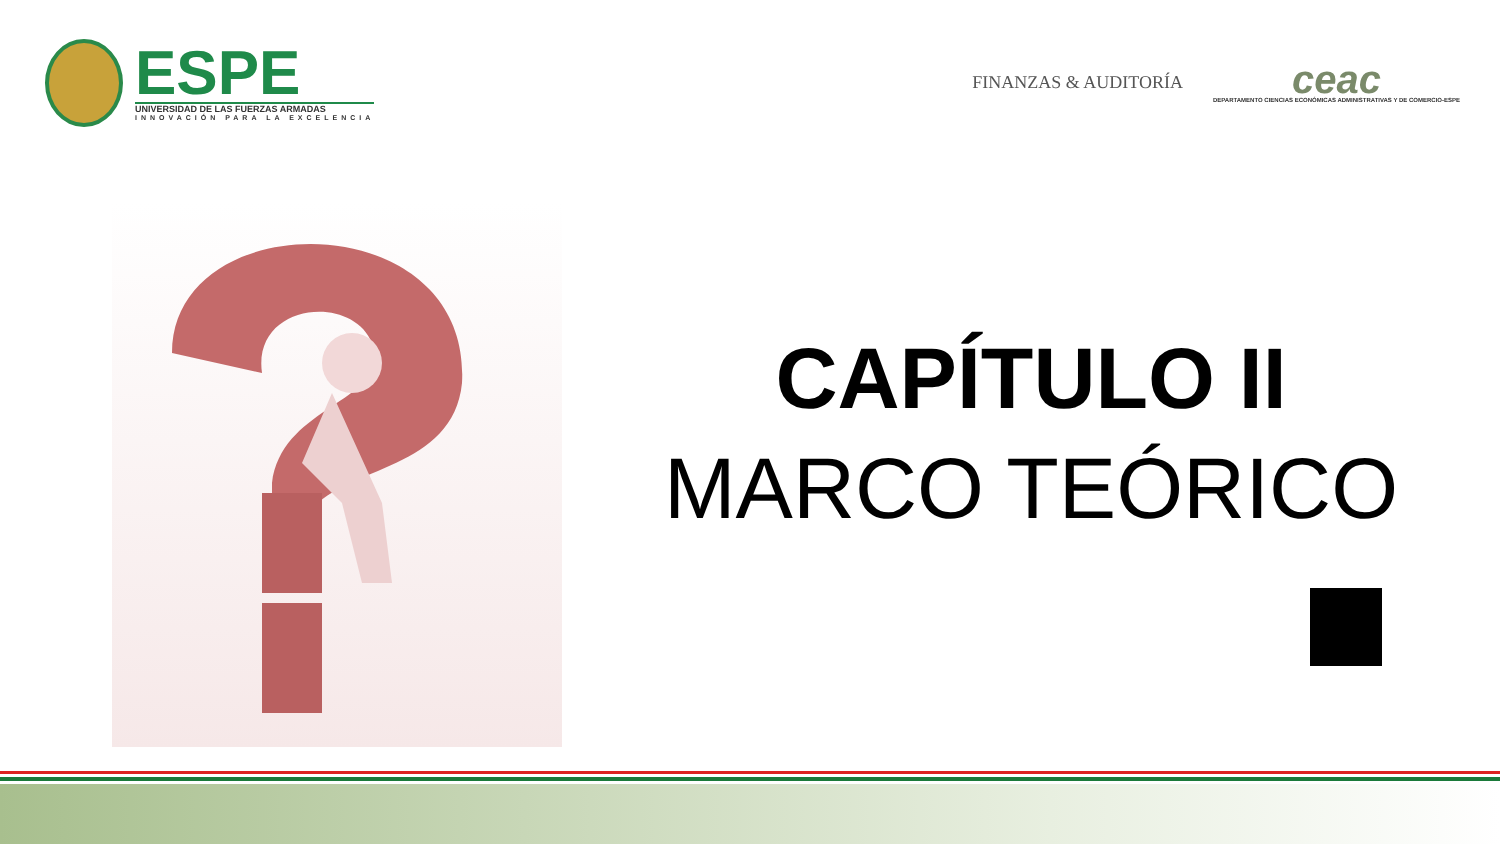ESPE
UNIVERSIDAD DE LAS FUERZAS ARMADAS
INNOVACIÓN PARA LA EXCELENCIA
FINANZAS & AUDITORÍA
ceac
DEPARTAMENTO CIENCIAS ECONÓMICAS ADMINISTRATIVAS Y DE COMERCIO-ESPE
CAPÍTULO II
MARCO TEÓRICO